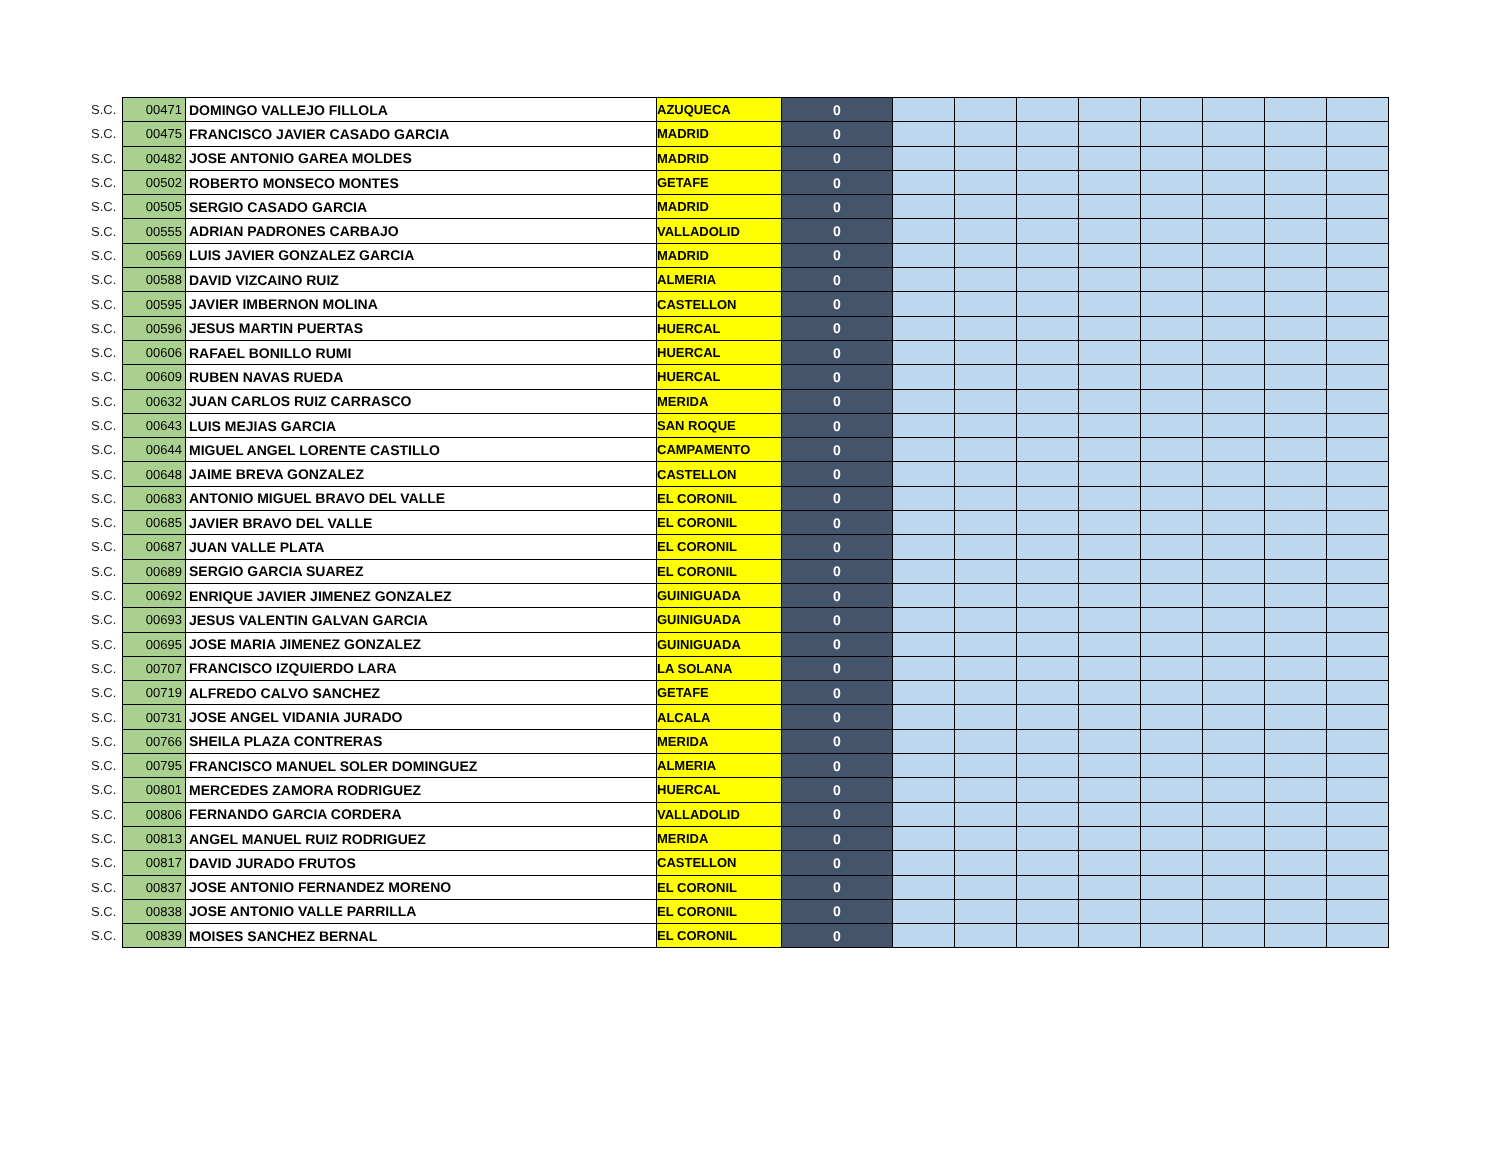| S.C. | 00471 | DOMINGO VALLEJO FILLOLA | AZUQUECA | 0 | | | | | | | | |
| S.C. | 00475 | FRANCISCO JAVIER CASADO GARCIA | MADRID | 0 | | | | | | | | |
| S.C. | 00482 | JOSE ANTONIO GAREA MOLDES | MADRID | 0 | | | | | | | | |
| S.C. | 00502 | ROBERTO MONSECO MONTES | GETAFE | 0 | | | | | | | | |
| S.C. | 00505 | SERGIO CASADO GARCIA | MADRID | 0 | | | | | | | | |
| S.C. | 00555 | ADRIAN PADRONES CARBAJO | VALLADOLID | 0 | | | | | | | | |
| S.C. | 00569 | LUIS JAVIER GONZALEZ GARCIA | MADRID | 0 | | | | | | | | |
| S.C. | 00588 | DAVID VIZCAINO RUIZ | ALMERIA | 0 | | | | | | | | |
| S.C. | 00595 | JAVIER IMBERNON MOLINA | CASTELLON | 0 | | | | | | | | |
| S.C. | 00596 | JESUS MARTIN PUERTAS | HUERCAL | 0 | | | | | | | | |
| S.C. | 00606 | RAFAEL BONILLO RUMI | HUERCAL | 0 | | | | | | | | |
| S.C. | 00609 | RUBEN NAVAS RUEDA | HUERCAL | 0 | | | | | | | | |
| S.C. | 00632 | JUAN CARLOS RUIZ CARRASCO | MERIDA | 0 | | | | | | | | |
| S.C. | 00643 | LUIS MEJIAS GARCIA | SAN ROQUE | 0 | | | | | | | | |
| S.C. | 00644 | MIGUEL ANGEL LORENTE CASTILLO | CAMPAMENTO | 0 | | | | | | | | |
| S.C. | 00648 | JAIME BREVA GONZALEZ | CASTELLON | 0 | | | | | | | | |
| S.C. | 00683 | ANTONIO MIGUEL BRAVO DEL VALLE | EL CORONIL | 0 | | | | | | | | |
| S.C. | 00685 | JAVIER BRAVO DEL VALLE | EL CORONIL | 0 | | | | | | | | |
| S.C. | 00687 | JUAN VALLE PLATA | EL CORONIL | 0 | | | | | | | | |
| S.C. | 00689 | SERGIO GARCIA SUAREZ | EL CORONIL | 0 | | | | | | | | |
| S.C. | 00692 | ENRIQUE JAVIER JIMENEZ GONZALEZ | GUINIGUADA | 0 | | | | | | | | |
| S.C. | 00693 | JESUS VALENTIN GALVAN GARCIA | GUINIGUADA | 0 | | | | | | | | |
| S.C. | 00695 | JOSE MARIA JIMENEZ GONZALEZ | GUINIGUADA | 0 | | | | | | | | |
| S.C. | 00707 | FRANCISCO IZQUIERDO LARA | LA SOLANA | 0 | | | | | | | | |
| S.C. | 00719 | ALFREDO CALVO SANCHEZ | GETAFE | 0 | | | | | | | | |
| S.C. | 00731 | JOSE ANGEL VIDANIA JURADO | ALCALA | 0 | | | | | | | | |
| S.C. | 00766 | SHEILA PLAZA CONTRERAS | MERIDA | 0 | | | | | | | | |
| S.C. | 00795 | FRANCISCO MANUEL SOLER DOMINGUEZ | ALMERIA | 0 | | | | | | | | |
| S.C. | 00801 | MERCEDES ZAMORA RODRIGUEZ | HUERCAL | 0 | | | | | | | | |
| S.C. | 00806 | FERNANDO GARCIA CORDERA | VALLADOLID | 0 | | | | | | | | |
| S.C. | 00813 | ANGEL MANUEL RUIZ RODRIGUEZ | MERIDA | 0 | | | | | | | | |
| S.C. | 00817 | DAVID JURADO FRUTOS | CASTELLON | 0 | | | | | | | | |
| S.C. | 00837 | JOSE ANTONIO FERNANDEZ MORENO | EL CORONIL | 0 | | | | | | | | |
| S.C. | 00838 | JOSE ANTONIO VALLE PARRILLA | EL CORONIL | 0 | | | | | | | | |
| S.C. | 00839 | MOISES SANCHEZ BERNAL | EL CORONIL | 0 | | | | | | | | |